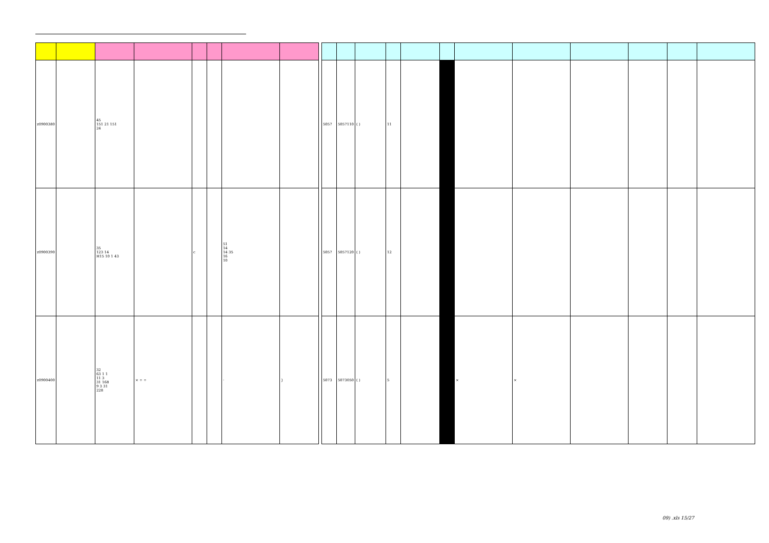| z0900380 | | 45 151 21 151 24 | | | | | |
| z0900390 | | 35 123 14 H15 10 1 43 | | c | | 51 14 14 35 16 10 | |
| z0900400 | | 32 63 1 1 11 3 31 168 9 3 31 228 | × ÷ ÷ | | | · | } |
| 5057 | 5057110 | ( ) | 11 | | | | | | | | |
| 5057 | 5057120 | ( ) | 12 | | | | | | | | |
| 5073 | 5073050 | ( ) | 5 | | | × | × | | | | |
09) .xls 15/27